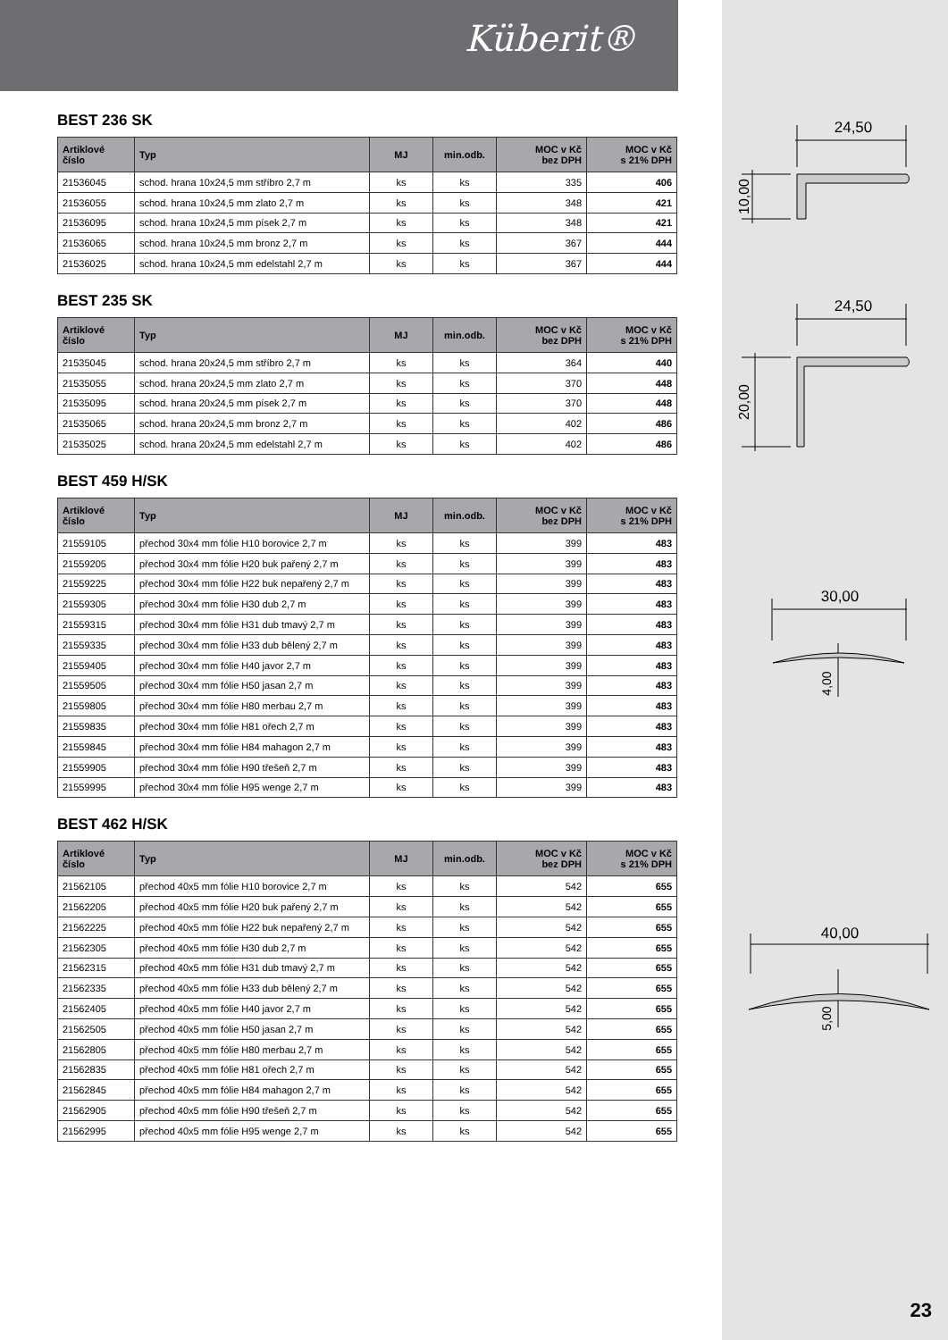Küberit®
BEST 236 SK
| Artiklové číslo | Typ | MJ | min.odb. | MOC v Kč bez DPH | MOC v Kč s 21% DPH |
| --- | --- | --- | --- | --- | --- |
| 21536045 | schod. hrana 10x24,5 mm stříbro 2,7 m | ks | ks | 335 | 406 |
| 21536055 | schod. hrana 10x24,5 mm zlato 2,7 m | ks | ks | 348 | 421 |
| 21536095 | schod. hrana 10x24,5 mm písek 2,7 m | ks | ks | 348 | 421 |
| 21536065 | schod. hrana 10x24,5 mm bronz 2,7 m | ks | ks | 367 | 444 |
| 21536025 | schod. hrana 10x24,5 mm edelstahl 2,7 m | ks | ks | 367 | 444 |
BEST 235 SK
| Artiklové číslo | Typ | MJ | min.odb. | MOC v Kč bez DPH | MOC v Kč s 21% DPH |
| --- | --- | --- | --- | --- | --- |
| 21535045 | schod. hrana 20x24,5 mm stříbro 2,7 m | ks | ks | 364 | 440 |
| 21535055 | schod. hrana 20x24,5 mm zlato 2,7 m | ks | ks | 370 | 448 |
| 21535095 | schod. hrana 20x24,5 mm písek 2,7 m | ks | ks | 370 | 448 |
| 21535065 | schod. hrana 20x24,5 mm bronz 2,7 m | ks | ks | 402 | 486 |
| 21535025 | schod. hrana 20x24,5 mm edelstahl 2,7 m | ks | ks | 402 | 486 |
BEST 459 H/SK
| Artiklové číslo | Typ | MJ | min.odb. | MOC v Kč bez DPH | MOC v Kč s 21% DPH |
| --- | --- | --- | --- | --- | --- |
| 21559105 | přechod 30x4 mm fólie H10 borovice 2,7 m | ks | ks | 399 | 483 |
| 21559205 | přechod 30x4 mm fólie H20 buk pařený 2,7 m | ks | ks | 399 | 483 |
| 21559225 | přechod 30x4 mm fólie H22 buk nepařený 2,7 m | ks | ks | 399 | 483 |
| 21559305 | přechod 30x4 mm fólie H30 dub 2,7 m | ks | ks | 399 | 483 |
| 21559315 | přechod 30x4 mm fólie H31 dub tmavý 2,7 m | ks | ks | 399 | 483 |
| 21559335 | přechod 30x4 mm fólie H33 dub bělený 2,7 m | ks | ks | 399 | 483 |
| 21559405 | přechod 30x4 mm fólie H40 javor 2,7 m | ks | ks | 399 | 483 |
| 21559505 | přechod 30x4 mm fólie H50 jasan 2,7 m | ks | ks | 399 | 483 |
| 21559805 | přechod 30x4 mm fólie H80 merbau 2,7 m | ks | ks | 399 | 483 |
| 21559835 | přechod 30x4 mm fólie H81 ořech 2,7 m | ks | ks | 399 | 483 |
| 21559845 | přechod 30x4 mm fólie H84 mahagon 2,7 m | ks | ks | 399 | 483 |
| 21559905 | přechod 30x4 mm fólie H90 třešeň 2,7 m | ks | ks | 399 | 483 |
| 21559995 | přechod 30x4 mm fólie H95 wenge 2,7 m | ks | ks | 399 | 483 |
BEST 462 H/SK
| Artiklové číslo | Typ | MJ | min.odb. | MOC v Kč bez DPH | MOC v Kč s 21% DPH |
| --- | --- | --- | --- | --- | --- |
| 21562105 | přechod 40x5 mm fólie H10 borovice 2,7 m | ks | ks | 542 | 655 |
| 21562205 | přechod 40x5 mm fólie H20 buk pařený 2,7 m | ks | ks | 542 | 655 |
| 21562225 | přechod 40x5 mm fólie H22 buk nepařený 2,7 m | ks | ks | 542 | 655 |
| 21562305 | přechod 40x5 mm fólie H30 dub 2,7 m | ks | ks | 542 | 655 |
| 21562315 | přechod 40x5 mm fólie H31 dub tmavý 2,7 m | ks | ks | 542 | 655 |
| 21562335 | přechod 40x5 mm fólie H33 dub bělený 2,7 m | ks | ks | 542 | 655 |
| 21562405 | přechod 40x5 mm fólie H40 javor 2,7 m | ks | ks | 542 | 655 |
| 21562505 | přechod 40x5 mm fólie H50 jasan 2,7 m | ks | ks | 542 | 655 |
| 21562805 | přechod 40x5 mm fólie H80 merbau 2,7 m | ks | ks | 542 | 655 |
| 21562835 | přechod 40x5 mm fólie H81 ořech 2,7 m | ks | ks | 542 | 655 |
| 21562845 | přechod 40x5 mm fólie H84 mahagon 2,7 m | ks | ks | 542 | 655 |
| 21562905 | přechod 40x5 mm fólie H90 třešeň 2,7 m | ks | ks | 542 | 655 |
| 21562995 | přechod 40x5 mm fólie H95 wenge 2,7 m | ks | ks | 542 | 655 |
24,50
10,00
24,50
20,00
30,00
4,00
40,00
5,00
23